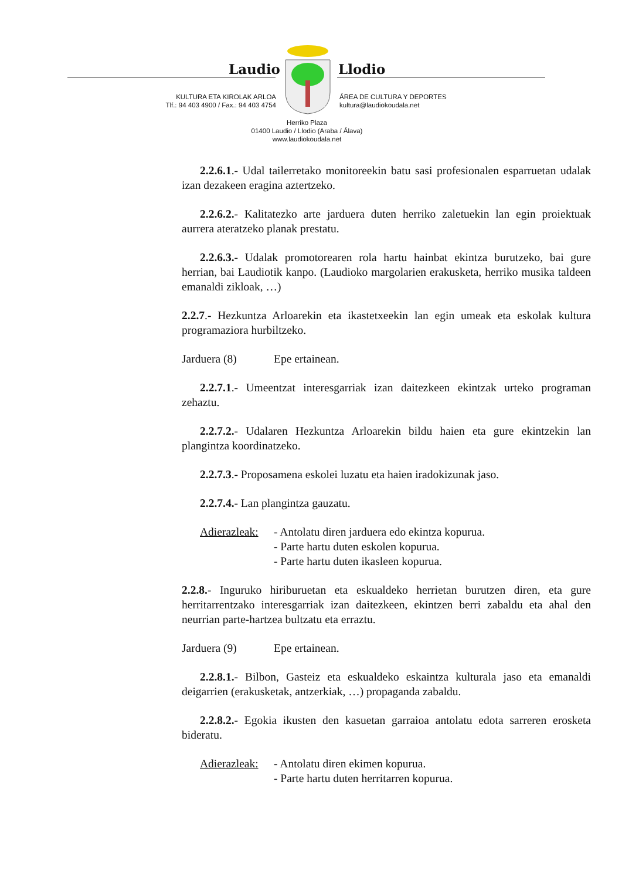Laudio Llodio
KULTURA ETA KIROLAK ARLOA
Tlf.: 94 403 4900 / Fax.: 94 403 4754
ÁREA DE CULTURA Y DEPORTES
kultura@laudiokoudala.net
Herriko Plaza
01400 Laudio / Llodio (Araba / Álava)
www.laudiokoudala.net
2.2.6.1.- Udal tailerretako monitoreekin batu sasi profesionalen esparruetan udalak izan dezakeen eragina aztertzeko.
2.2.6.2.- Kalitatezko arte jarduera duten herriko zaletuekin lan egin proiektuak aurrera ateratzeko planak prestatu.
2.2.6.3.- Udalak promotorearen rola hartu hainbat ekintza burutzeko, bai gure herrian, bai Laudiotik kanpo. (Laudioko margolarien erakusketa, herriko musika taldeen emanaldi zikloak, …)
2.2.7.- Hezkuntza Arloarekin eta ikastetxeekin lan egin umeak eta eskolak kultura programaziora hurbiltzeko.
Jarduera (8) Epe ertainean.
2.2.7.1.- Umeentzat interesgarriak izan daitezkeen ekintzak urteko programan zehaztu.
2.2.7.2.- Udalaren Hezkuntza Arloarekin bildu haien eta gure ekintzekin lan plangintza koordinatzeko.
2.2.7.3.- Proposamena eskolei luzatu eta haien iradokizunak jaso.
2.2.7.4.- Lan plangintza gauzatu.
Adierazleak: - Antolatu diren jarduera edo ekintza kopurua.
- Parte hartu duten eskolen kopurua.
- Parte hartu duten ikasleen kopurua.
2.2.8.- Inguruko hiriburuetan eta eskualdeko herrietan burutzen diren, eta gure herritarrentzako interesgarriak izan daitezkeen, ekintzen berri zabaldu eta ahal den neurrian parte-hartzea bultzatu eta erraztu.
Jarduera (9) Epe ertainean.
2.2.8.1.- Bilbon, Gasteiz eta eskualdeko eskaintza kulturala jaso eta emanaldi deigarrien (erakusketak, antzerkiak, …) propaganda zabaldu.
2.2.8.2.- Egokia ikusten den kasuetan garraioa antolatu edota sarreren erosketa bideratu.
Adierazleak: - Antolatu diren ekimen kopurua.
- Parte hartu duten herritarren kopurua.